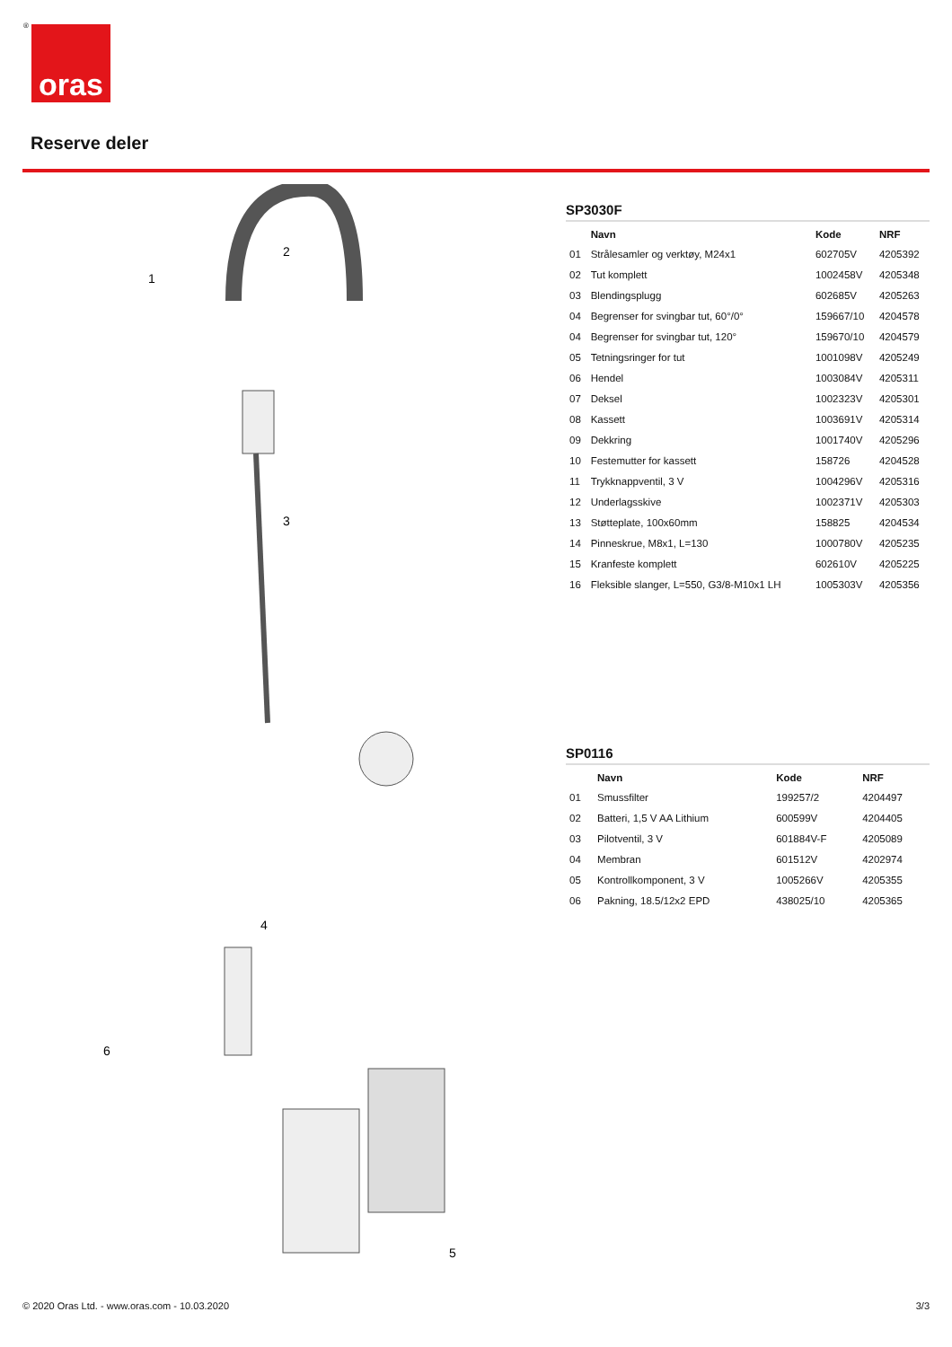® oras
Reserve deler
1
2
3
4
5
6
SP3030F
| | Navn | Kode | NRF |
| --- | --- | --- | --- |
| 01 | Strålesamler og verktøy, M24x1 | 602705V | 4205392 |
| 02 | Tut komplett | 1002458V | 4205348 |
| 03 | Blendingsplugg | 602685V | 4205263 |
| 04 | Begrenser for svingbar tut, 60°/0° | 159667/10 | 4204578 |
| 04 | Begrenser for svingbar tut, 120° | 159670/10 | 4204579 |
| 05 | Tetningsringer for tut | 1001098V | 4205249 |
| 06 | Hendel | 1003084V | 4205311 |
| 07 | Deksel | 1002323V | 4205301 |
| 08 | Kassett | 1003691V | 4205314 |
| 09 | Dekkring | 1001740V | 4205296 |
| 10 | Festemutter for kassett | 158726 | 4204528 |
| 11 | Trykknappventil, 3 V | 1004296V | 4205316 |
| 12 | Underlagsskive | 1002371V | 4205303 |
| 13 | Støtteplate, 100x60mm | 158825 | 4204534 |
| 14 | Pinneskrue, M8x1, L=130 | 1000780V | 4205235 |
| 15 | Kranfeste komplett | 602610V | 4205225 |
| 16 | Fleksible slanger, L=550, G3/8-M10x1 LH | 1005303V | 4205356 |
SP0116
| | Navn | Kode | NRF |
| --- | --- | --- | --- |
| 01 | Smussfilter | 199257/2 | 4204497 |
| 02 | Batteri, 1,5 V AA Lithium | 600599V | 4204405 |
| 03 | Pilotventil, 3 V | 601884V-F | 4205089 |
| 04 | Membran | 601512V | 4202974 |
| 05 | Kontrollkomponent, 3 V | 1005266V | 4205355 |
| 06 | Pakning, 18.5/12x2 EPD | 438025/10 | 4205365 |
© 2020 Oras Ltd. - www.oras.com - 10.03.2020
3/3